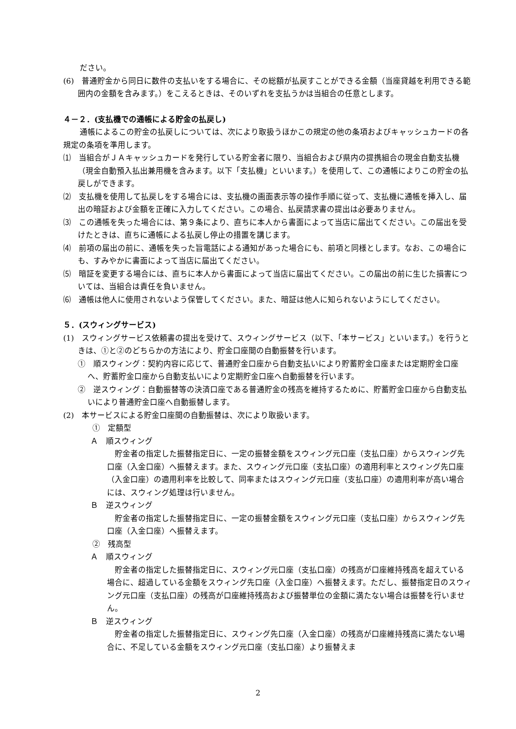ださい。
(6)　普通貯金から同日に数件の支払いをする場合に、その総額が払戻すことができる金額（当座貸越を利用できる範囲内の金額を含みます。）をこえるときは、そのいずれを支払うかは当組合の任意とします。
４－２．(支払機での通帳による貯金の払戻し)
通帳によるこの貯金の払戻しについては、次により取扱うほかこの規定の他の条項およびキャッシュカードの各規定の条項を準用します。
⑴　当組合がＪＡキャッシュカードを発行している貯金者に限り、当組合および県内の提携組合の現金自動支払機（現金自動預入払出兼用機を含みます。以下「支払機」といいます。）を使用して、この通帳によりこの貯金の払戻しができます。
⑵　支払機を使用して払戻しをする場合には、支払機の画面表示等の操作手順に従って、支払機に通帳を挿入し、届出の暗証および金額を正確に入力してください。この場合、払戻請求書の提出は必要ありません。
⑶　この通帳を失った場合には、第９条により、直ちに本人から書面によって当店に届出てください。この届出を受けたときは、直ちに通帳による払戻し停止の措置を講じます。
⑷　前項の届出の前に、通帳を失った旨電話による通知があった場合にも、前項と同様とします。なお、この場合にも、すみやかに書面によって当店に届出てください。
⑸　暗証を変更する場合には、直ちに本人から書面によって当店に届出てください。この届出の前に生じた損害については、当組合は責任を負いません。
⑹　通帳は他人に使用されないよう保管してください。また、暗証は他人に知られないようにしてください。
５．(スウィングサービス)
(1)　スウィングサービス依頼書の提出を受けて、スウィングサービス（以下、「本サービス」といいます。）を行うときは、①と②のどちらかの方法により、貯金口座間の自動振替を行います。
①　順スウィング：契約内容に応じて、普通貯金口座から自動支払いにより貯蓄貯金口座または定期貯金口座へ、貯蓄貯金口座から自動支払いにより定期貯金口座へ自動振替を行います。
②　逆スウィング：自動振替等の決済口座である普通貯金の残高を維持するために、貯蓄貯金口座から自動支払いにより普通貯金口座へ自動振替します。
(2)　本サービスによる貯金口座間の自動振替は、次により取扱います。
①　定額型
Ａ　順スウィング
貯金者の指定した振替指定日に、一定の振替金額をスウィング元口座（支払口座）からスウィング先口座（入金口座）へ振替えます。また、スウィング元口座（支払口座）の適用利率とスウィング先口座（入金口座）の適用利率を比較して、同率またはスウィング元口座（支払口座）の適用利率が高い場合には、スウィング処理は行いません。
Ｂ　逆スウィング
貯金者の指定した振替指定日に、一定の振替金額をスウィング元口座（支払口座）からスウィング先口座（入金口座）へ振替えます。
②　残高型
Ａ　順スウィング
貯金者の指定した振替指定日に、スウィング元口座（支払口座）の残高が口座維持残高を超えている場合に、超過している金額をスウィング先口座（入金口座）へ振替えます。ただし、振替指定日のスウィング元口座（支払口座）の残高が口座維持残高および振替単位の金額に満たない場合は振替を行いません。
Ｂ　逆スウィング
貯金者の指定した振替指定日に、スウィング先口座（入金口座）の残高が口座維持残高に満たない場合に、不足している金額をスウィング元口座（支払口座）より振替えま
2